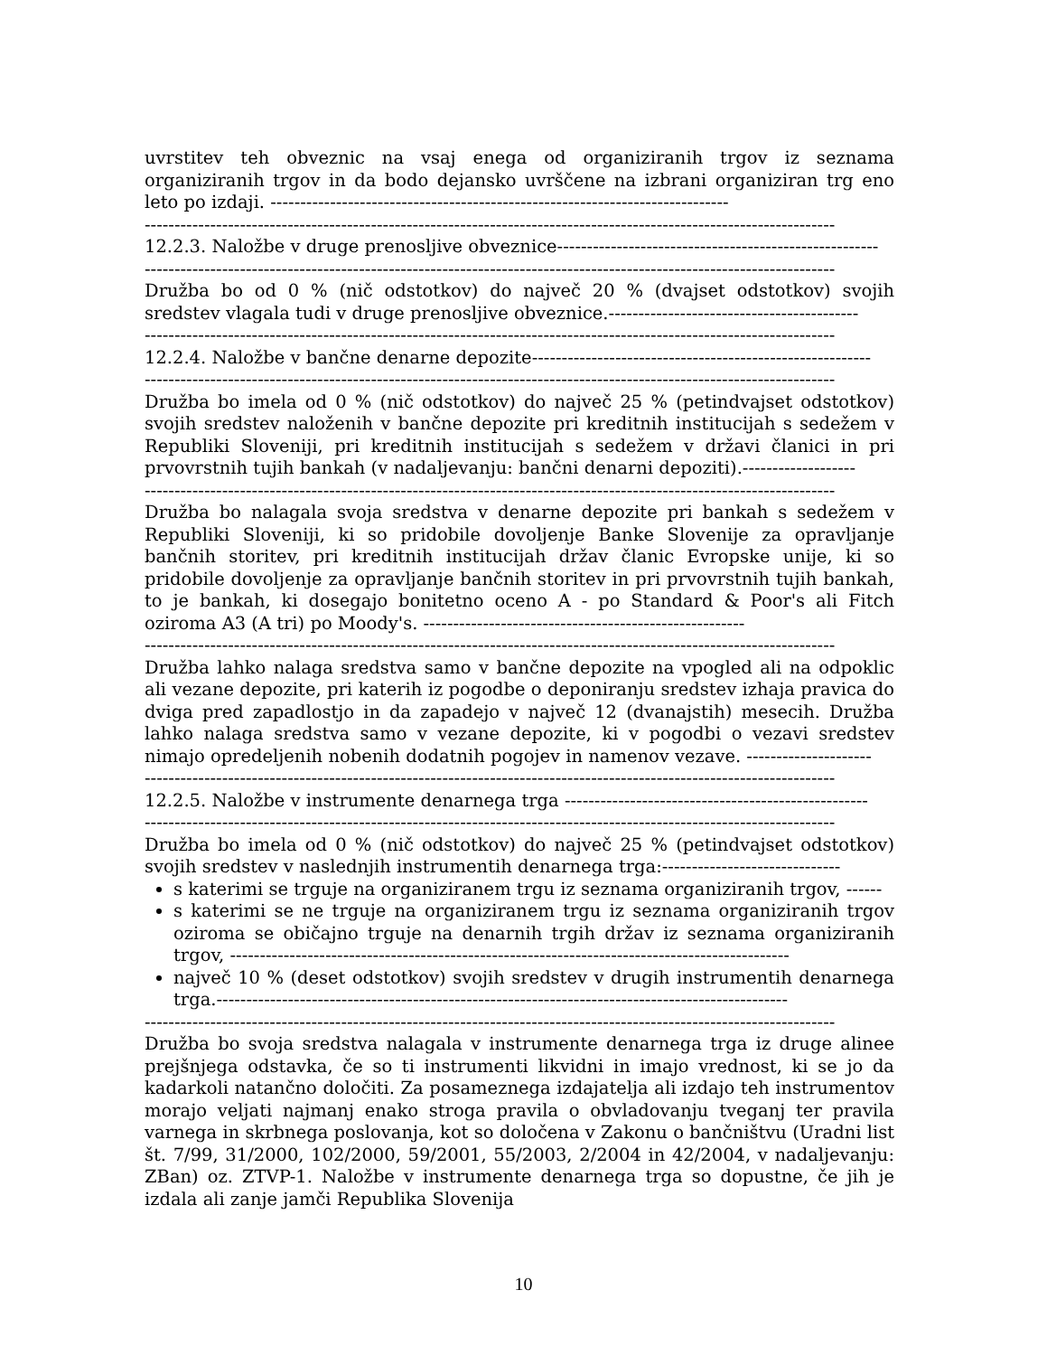uvrstitev teh obveznic na vsaj enega od organiziranih trgov iz seznama organiziranih trgov in da bodo dejansko uvrščene na izbrani organiziran trg eno leto po izdaji. -----------------------------------------------------------------------------
--------------------------------------------------------------------------------------------------------------------
12.2.3. Naložbe v druge prenosljive obveznice------------------------------------------------------
--------------------------------------------------------------------------------------------------------------------
Družba bo od 0 % (nič odstotkov) do največ 20 % (dvajset odstotkov) svojih sredstev vlagala tudi v druge prenosljive obveznice.------------------------------------------
--------------------------------------------------------------------------------------------------------------------
12.2.4. Naložbe v bančne denarne depozite---------------------------------------------------------
--------------------------------------------------------------------------------------------------------------------
Družba bo imela od 0 % (nič odstotkov) do največ 25 % (petindvajset odstotkov) svojih sredstev naloženih v bančne depozite pri kreditnih institucijah s sedežem v Republiki Sloveniji, pri kreditnih institucijah s sedežem v državi članici in pri prvovrstnih tujih bankah (v nadaljevanju: bančni denarni depoziti).-------------------
--------------------------------------------------------------------------------------------------------------------
Družba bo nalagala svoja sredstva v denarne depozite pri bankah s sedežem v Republiki Sloveniji, ki so pridobile dovoljenje Banke Slovenije za opravljanje bančnih storitev, pri kreditnih institucijah držav članic Evropske unije, ki so pridobile dovoljenje za opravljanje bančnih storitev in pri prvovrstnih tujih bankah, to je bankah, ki dosegajo bonitetno oceno A - po Standard & Poor's ali Fitch oziroma A3 (A tri) po Moody's. ------------------------------------------------------
--------------------------------------------------------------------------------------------------------------------
Družba lahko nalaga sredstva samo v bančne depozite na vpogled ali na odpoklic ali vezane depozite, pri katerih iz pogodbe o deponiranju sredstev izhaja pravica do dviga pred zapadlostjo in da zapadejo v največ 12 (dvanajstih) mesecih. Družba lahko nalaga sredstva samo v vezane depozite, ki v pogodbi o vezavi sredstev nimajo opredeljenih nobenih dodatnih pogojev in namenov vezave. ---------------------
--------------------------------------------------------------------------------------------------------------------
12.2.5. Naložbe v instrumente denarnega trga ---------------------------------------------------
--------------------------------------------------------------------------------------------------------------------
Družba bo imela od 0 % (nič odstotkov) do največ 25 % (petindvajset odstotkov) svojih sredstev v naslednjih instrumentih denarnega trga:------------------------------
s katerimi se trguje na organiziranem trgu iz seznama organiziranih trgov, ------
s katerimi se ne trguje na organiziranem trgu iz seznama organiziranih trgov oziroma se običajno trguje na denarnih trgih držav iz seznama organiziranih trgov, ----------------------------------------------------------------------------------------------
največ 10 % (deset odstotkov) svojih sredstev v drugih instrumentih denarnega trga.------------------------------------------------------------------------------------------------
--------------------------------------------------------------------------------------------------------------------
Družba bo svoja sredstva nalagala v instrumente denarnega trga iz druge alinee prejšnjega odstavka, če so ti instrumenti likvidni in imajo vrednost, ki se jo da kadarkoli natančno določiti. Za posameznega izdajatelja ali izdajo teh instrumentov morajo veljati najmanj enako stroga pravila o obvladovanju tveganj ter pravila varnega in skrbnega poslovanja, kot so določena v Zakonu o bančništvu (Uradni list št. 7/99, 31/2000, 102/2000, 59/2001, 55/2003, 2/2004 in 42/2004, v nadaljevanju: ZBan) oz. ZTVP-1. Naložbe v instrumente denarnega trga so dopustne, če jih je izdala ali zanje jamči Republika Slovenija
10